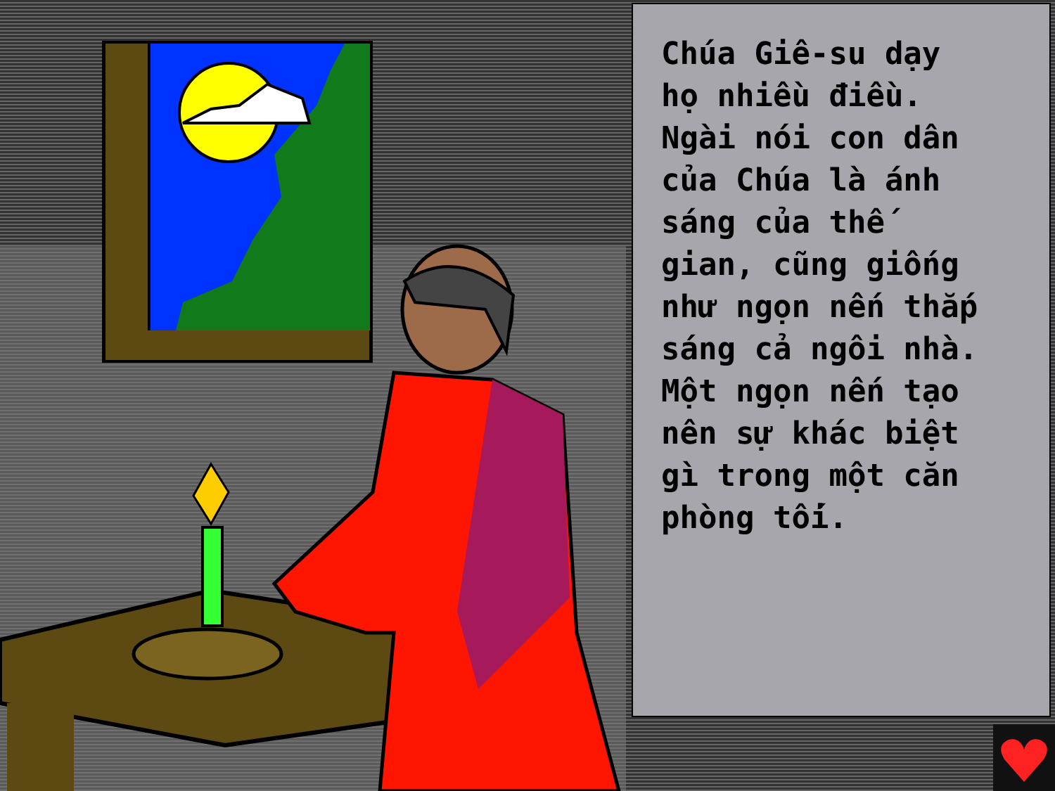Chúa Giê-su dạy
họ nhiều điều.
Ngài nói con dân
của Chúa là ánh
sáng của thế
gian, cũng giống
như ngọn nến thắp
sáng cả ngôi nhà.
Một ngọn nến tạo
nên sự khác biệt
gì trong một căn
phòng tối.